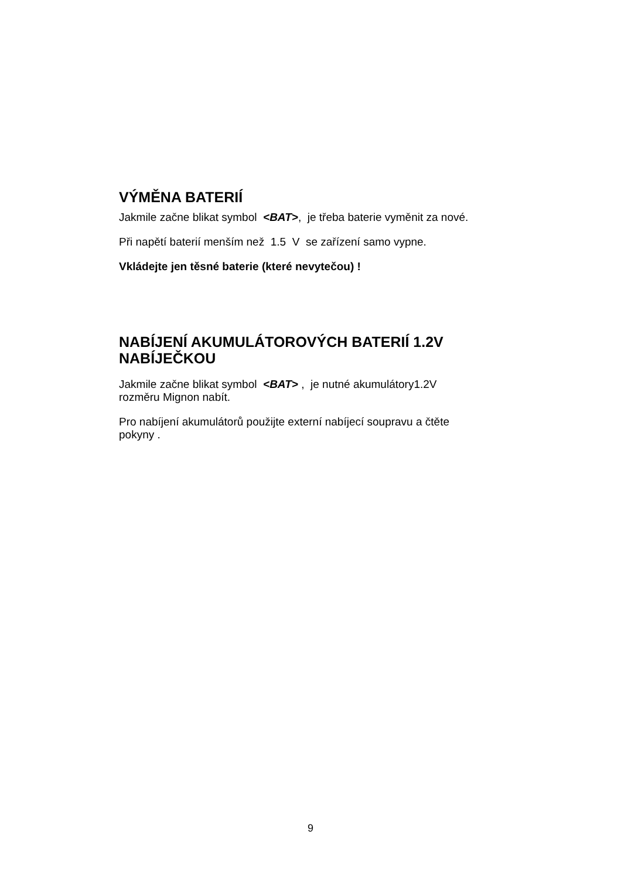VÝMĚNA BATERIÍ
Jakmile začne blikat symbol <BAT>, je třeba baterie vyměnit za nové.
Při napětí baterií menším než 1.5 V se zařízení samo vypne.
Vkládejte jen těsné baterie (které nevytečou) !
NABÍJENÍ AKUMULÁTOROVÝCH BATERIÍ 1.2V
NABÍJEČKOU
Jakmile začne blikat symbol <BAT> , je nutné akumulátory1.2V
rozměru Mignon nabít.
Pro nabíjení akumulátorů použijte externí nabíjecí soupravu a čtěte
pokyny .
9